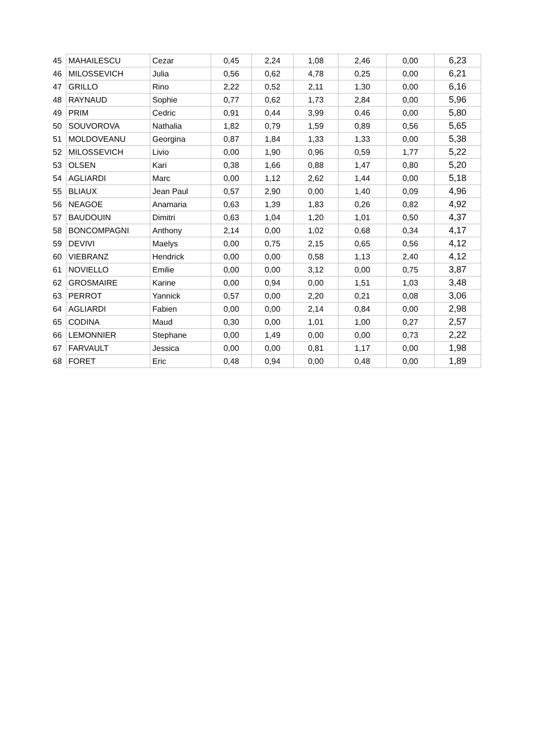| 45 | MAHAILESCU | Cezar | 0,45 | 2,24 | 1,08 | 2,46 | 0,00 | 6,23 |
| 46 | MILOSSEVICH | Julia | 0,56 | 0,62 | 4,78 | 0,25 | 0,00 | 6,21 |
| 47 | GRILLO | Rino | 2,22 | 0,52 | 2,11 | 1,30 | 0,00 | 6,16 |
| 48 | RAYNAUD | Sophie | 0,77 | 0,62 | 1,73 | 2,84 | 0,00 | 5,96 |
| 49 | PRIM | Cedric | 0,91 | 0,44 | 3,99 | 0,46 | 0,00 | 5,80 |
| 50 | SOUVOROVA | Nathalia | 1,82 | 0,79 | 1,59 | 0,89 | 0,56 | 5,65 |
| 51 | MOLDOVEANU | Georgina | 0,87 | 1,84 | 1,33 | 1,33 | 0,00 | 5,38 |
| 52 | MILOSSEVICH | Livio | 0,00 | 1,90 | 0,96 | 0,59 | 1,77 | 5,22 |
| 53 | OLSEN | Kari | 0,38 | 1,66 | 0,88 | 1,47 | 0,80 | 5,20 |
| 54 | AGLIARDI | Marc | 0,00 | 1,12 | 2,62 | 1,44 | 0,00 | 5,18 |
| 55 | BLIAUX | Jean Paul | 0,57 | 2,90 | 0,00 | 1,40 | 0,09 | 4,96 |
| 56 | NEAGOE | Anamaria | 0,63 | 1,39 | 1,83 | 0,26 | 0,82 | 4,92 |
| 57 | BAUDOUIN | Dimitri | 0,63 | 1,04 | 1,20 | 1,01 | 0,50 | 4,37 |
| 58 | BONCOMPAGNI | Anthony | 2,14 | 0,00 | 1,02 | 0,68 | 0,34 | 4,17 |
| 59 | DEVIVI | Maelys | 0,00 | 0,75 | 2,15 | 0,65 | 0,56 | 4,12 |
| 60 | VIEBRANZ | Hendrick | 0,00 | 0,00 | 0,58 | 1,13 | 2,40 | 4,12 |
| 61 | NOVIELLO | Emilie | 0,00 | 0,00 | 3,12 | 0,00 | 0,75 | 3,87 |
| 62 | GROSMAIRE | Karine | 0,00 | 0,94 | 0,00 | 1,51 | 1,03 | 3,48 |
| 63 | PERROT | Yannick | 0,57 | 0,00 | 2,20 | 0,21 | 0,08 | 3,06 |
| 64 | AGLIARDI | Fabien | 0,00 | 0,00 | 2,14 | 0,84 | 0,00 | 2,98 |
| 65 | CODINA | Maud | 0,30 | 0,00 | 1,01 | 1,00 | 0,27 | 2,57 |
| 66 | LEMONNIER | Stephane | 0,00 | 1,49 | 0,00 | 0,00 | 0,73 | 2,22 |
| 67 | FARVAULT | Jessica | 0,00 | 0,00 | 0,81 | 1,17 | 0,00 | 1,98 |
| 68 | FORET | Eric | 0,48 | 0,94 | 0,00 | 0,48 | 0,00 | 1,89 |